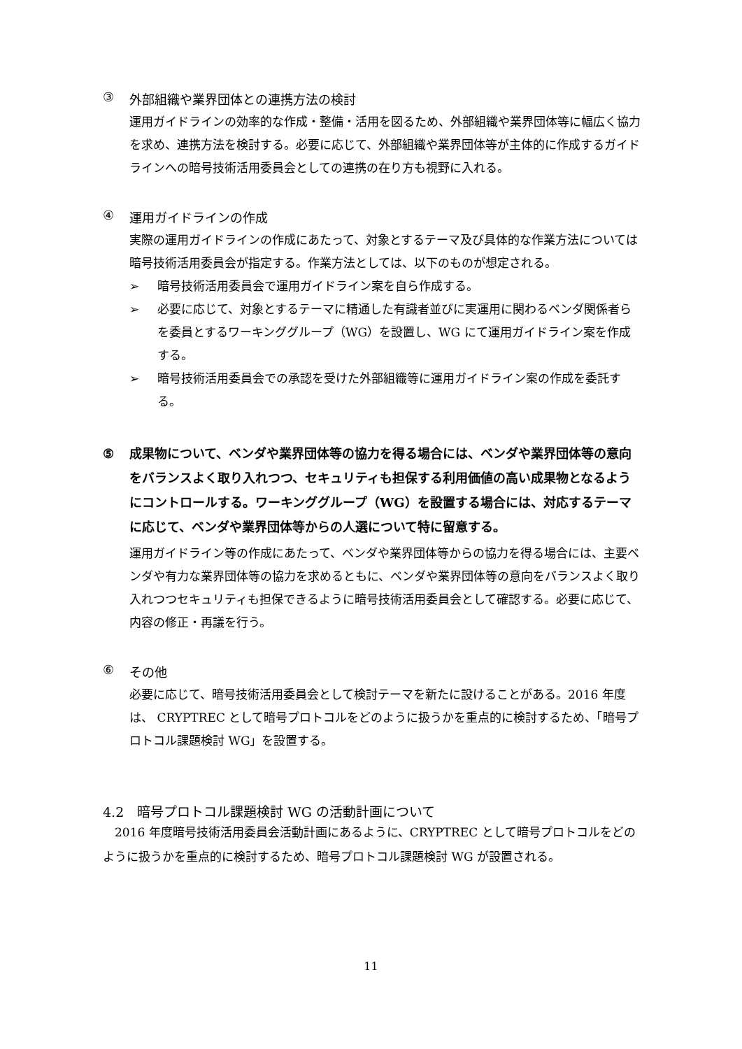③ 外部組織や業界団体との連携方法の検討
運用ガイドラインの効率的な作成・整備・活用を図るため、外部組織や業界団体等に幅広く協力を求め、連携方法を検討する。必要に応じて、外部組織や業界団体等が主体的に作成するガイドラインへの暗号技術活用委員会としての連携の在り方も視野に入れる。
④ 運用ガイドラインの作成
実際の運用ガイドラインの作成にあたって、対象とするテーマ及び具体的な作業方法については暗号技術活用委員会が指定する。作業方法としては、以下のものが想定される。
➢ 暗号技術活用委員会で運用ガイドライン案を自ら作成する。
➢ 必要に応じて、対象とするテーマに精通した有識者並びに実運用に関わるベンダ関係者らを委員とするワーキンググループ（WG）を設置し、WG にて運用ガイドライン案を作成する。
➢ 暗号技術活用委員会での承認を受けた外部組織等に運用ガイドライン案の作成を委託する。
⑤ 成果物について、ベンダや業界団体等の協力を得る場合には、ベンダや業界団体等の意向をバランスよく取り入れつつ、セキュリティも担保する利用価値の高い成果物となるようにコントロールする。ワーキンググループ（WG）を設置する場合には、対応するテーマに応じて、ベンダや業界団体等からの人選について特に留意する。
運用ガイドライン等の作成にあたって、ベンダや業界団体等からの協力を得る場合には、主要ベンダや有力な業界団体等の協力を求めるともに、ベンダや業界団体等の意向をバランスよく取り入れつつセキュリティも担保できるように暗号技術活用委員会として確認する。必要に応じて、内容の修正・再議を行う。
⑥ その他
必要に応じて、暗号技術活用委員会として検討テーマを新たに設けることがある。2016 年度は、 CRYPTREC として暗号プロトコルをどのように扱うかを重点的に検討するため、「暗号プロトコル課題検討 WG」を設置する。
4.2　暗号プロトコル課題検討 WG の活動計画について
2016 年度暗号技術活用委員会活動計画にあるように、CRYPTREC として暗号プロトコルをどのように扱うかを重点的に検討するため、暗号プロトコル課題検討 WG が設置される。
11